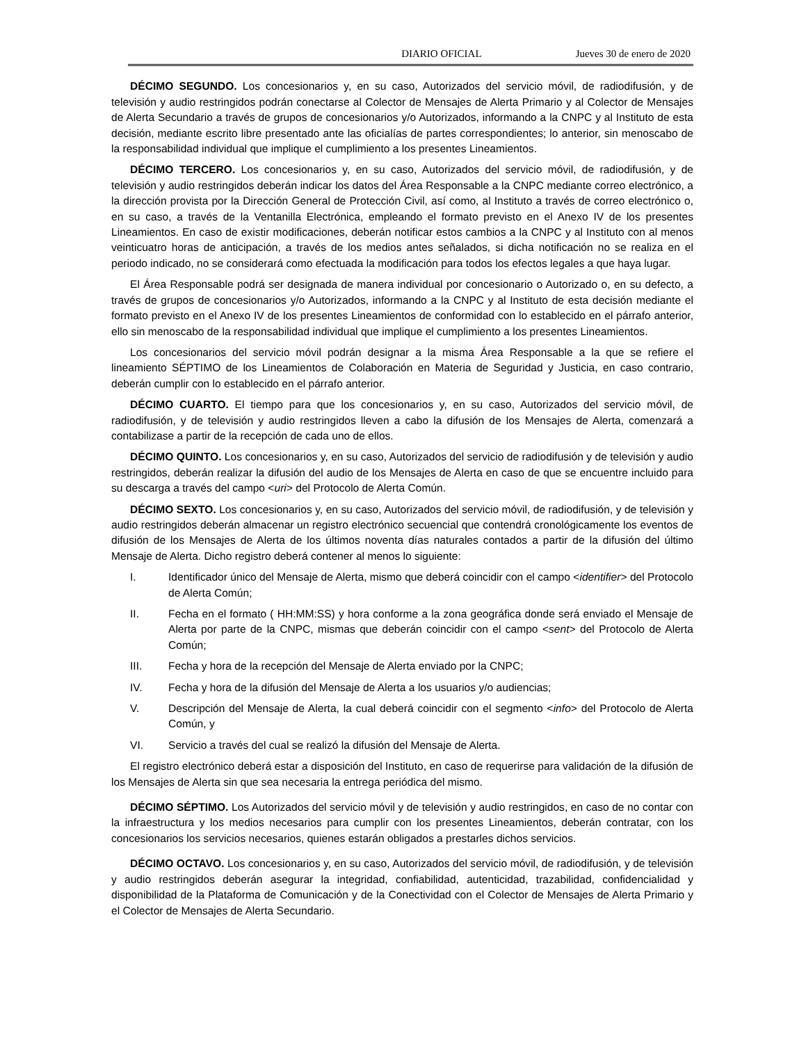DIARIO OFICIAL Jueves 30 de enero de 2020
DÉCIMO SEGUNDO. Los concesionarios y, en su caso, Autorizados del servicio móvil, de radiodifusión, y de televisión y audio restringidos podrán conectarse al Colector de Mensajes de Alerta Primario y al Colector de Mensajes de Alerta Secundario a través de grupos de concesionarios y/o Autorizados, informando a la CNPC y al Instituto de esta decisión, mediante escrito libre presentado ante las oficialías de partes correspondientes; lo anterior, sin menoscabo de la responsabilidad individual que implique el cumplimiento a los presentes Lineamientos.
DÉCIMO TERCERO. Los concesionarios y, en su caso, Autorizados del servicio móvil, de radiodifusión, y de televisión y audio restringidos deberán indicar los datos del Área Responsable a la CNPC mediante correo electrónico, a la dirección provista por la Dirección General de Protección Civil, así como, al Instituto a través de correo electrónico o, en su caso, a través de la Ventanilla Electrónica, empleando el formato previsto en el Anexo IV de los presentes Lineamientos. En caso de existir modificaciones, deberán notificar estos cambios a la CNPC y al Instituto con al menos veinticuatro horas de anticipación, a través de los medios antes señalados, si dicha notificación no se realiza en el periodo indicado, no se considerará como efectuada la modificación para todos los efectos legales a que haya lugar.
El Área Responsable podrá ser designada de manera individual por concesionario o Autorizado o, en su defecto, a través de grupos de concesionarios y/o Autorizados, informando a la CNPC y al Instituto de esta decisión mediante el formato previsto en el Anexo IV de los presentes Lineamientos de conformidad con lo establecido en el párrafo anterior, ello sin menoscabo de la responsabilidad individual que implique el cumplimiento a los presentes Lineamientos.
Los concesionarios del servicio móvil podrán designar a la misma Área Responsable a la que se refiere el lineamiento SÉPTIMO de los Lineamientos de Colaboración en Materia de Seguridad y Justicia, en caso contrario, deberán cumplir con lo establecido en el párrafo anterior.
DÉCIMO CUARTO. El tiempo para que los concesionarios y, en su caso, Autorizados del servicio móvil, de radiodifusión, y de televisión y audio restringidos lleven a cabo la difusión de los Mensajes de Alerta, comenzará a contabilizase a partir de la recepción de cada uno de ellos.
DÉCIMO QUINTO. Los concesionarios y, en su caso, Autorizados del servicio de radiodifusión y de televisión y audio restringidos, deberán realizar la difusión del audio de los Mensajes de Alerta en caso de que se encuentre incluido para su descarga a través del campo <uri> del Protocolo de Alerta Común.
DÉCIMO SEXTO. Los concesionarios y, en su caso, Autorizados del servicio móvil, de radiodifusión, y de televisión y audio restringidos deberán almacenar un registro electrónico secuencial que contendrá cronológicamente los eventos de difusión de los Mensajes de Alerta de los últimos noventa días naturales contados a partir de la difusión del último Mensaje de Alerta. Dicho registro deberá contener al menos lo siguiente:
I. Identificador único del Mensaje de Alerta, mismo que deberá coincidir con el campo <identifier> del Protocolo de Alerta Común;
II. Fecha en el formato ( HH:MM:SS) y hora conforme a la zona geográfica donde será enviado el Mensaje de Alerta por parte de la CNPC, mismas que deberán coincidir con el campo <sent> del Protocolo de Alerta Común;
III. Fecha y hora de la recepción del Mensaje de Alerta enviado por la CNPC;
IV. Fecha y hora de la difusión del Mensaje de Alerta a los usuarios y/o audiencias;
V. Descripción del Mensaje de Alerta, la cual deberá coincidir con el segmento <info> del Protocolo de Alerta Común, y
VI. Servicio a través del cual se realizó la difusión del Mensaje de Alerta.
El registro electrónico deberá estar a disposición del Instituto, en caso de requerirse para validación de la difusión de los Mensajes de Alerta sin que sea necesaria la entrega periódica del mismo.
DÉCIMO SÉPTIMO. Los Autorizados del servicio móvil y de televisión y audio restringidos, en caso de no contar con la infraestructura y los medios necesarios para cumplir con los presentes Lineamientos, deberán contratar, con los concesionarios los servicios necesarios, quienes estarán obligados a prestarles dichos servicios.
DÉCIMO OCTAVO. Los concesionarios y, en su caso, Autorizados del servicio móvil, de radiodifusión, y de televisión y audio restringidos deberán asegurar la integridad, confiabilidad, autenticidad, trazabilidad, confidencialidad y disponibilidad de la Plataforma de Comunicación y de la Conectividad con el Colector de Mensajes de Alerta Primario y el Colector de Mensajes de Alerta Secundario.